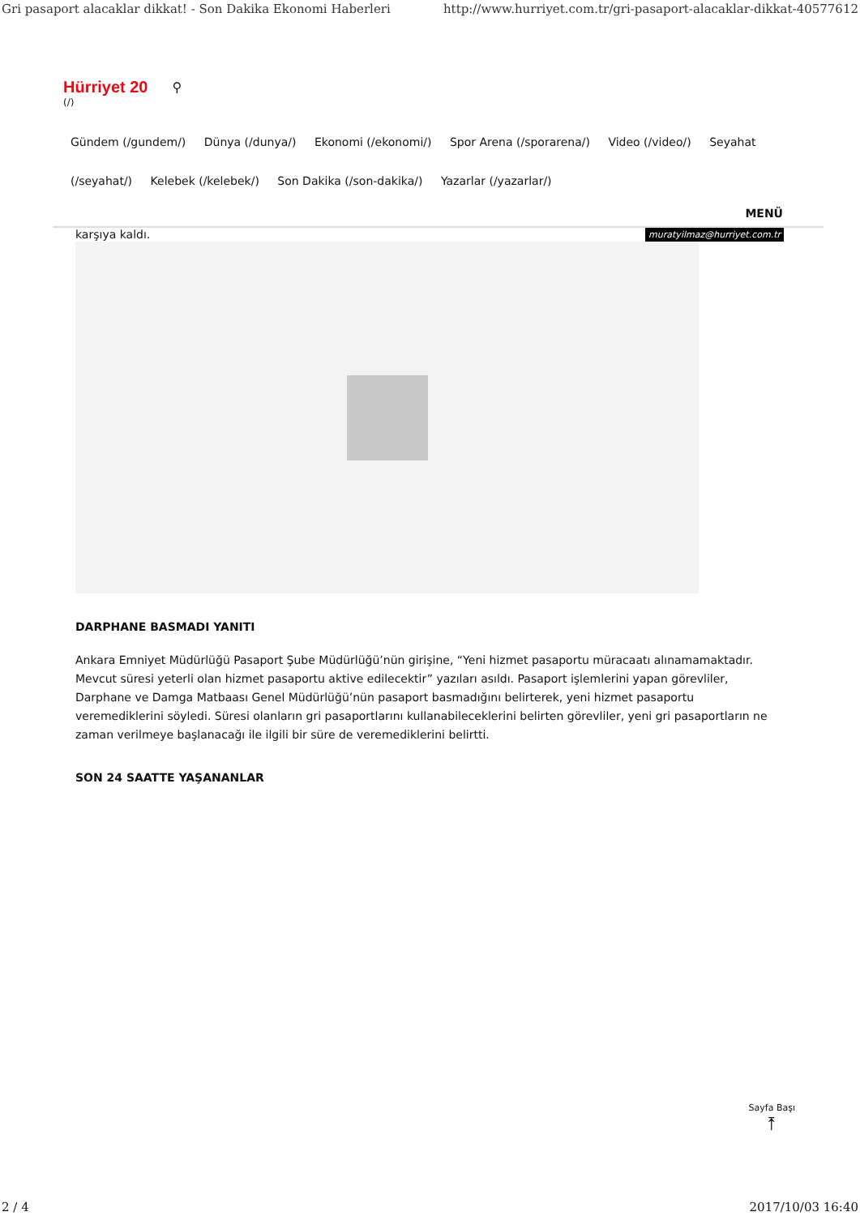Gri pasaport alacaklar dikkat! - Son Dakika Ekonomi Haberleri http://www.hurriyet.com.tr/gri-pasaport-alacaklar-dikkat-40577612
Hürriyet 20 ⚲
(/)
Gündem (/gundem/) Dünya (/dunya/) Ekonomi (/ekonomi/) Spor Arena (/sporarena/) Video (/video/) Seyahat (/seyahat/) Kelebek (/kelebek/) Son Dakika (/son-dakika/) Yazarlar (/yazarlar/)
MENÜ
karşıya kaldı. muratyilmaz@hurriyet.com.tr
DARPHANE BASMADI YANITI
Ankara Emniyet Müdürlüğü Pasaport Şube Müdürlüğü’nün girişine, “Yeni hizmet pasaportu müracaatı alınamamaktadır. Mevcut süresi yeterli olan hizmet pasaportu aktive edilecektir” yazıları asıldı. Pasaport işlemlerini yapan görevliler, Darphane ve Damga Matbaası Genel Müdürlüğü’nün pasaport basmadığını belirterek, yeni hizmet pasaportu veremediklerini söyledi. Süresi olanların gri pasaportlarını kullanabileceklerini belirten görevliler, yeni gri pasaportların ne zaman verilmeye başlanacağı ile ilgili bir süre de veremediklerini belirtti.
SON 24 SAATTE YAŞANANLAR
Sayfa Başı
⤒
2 / 4 2017/10/03 16:40